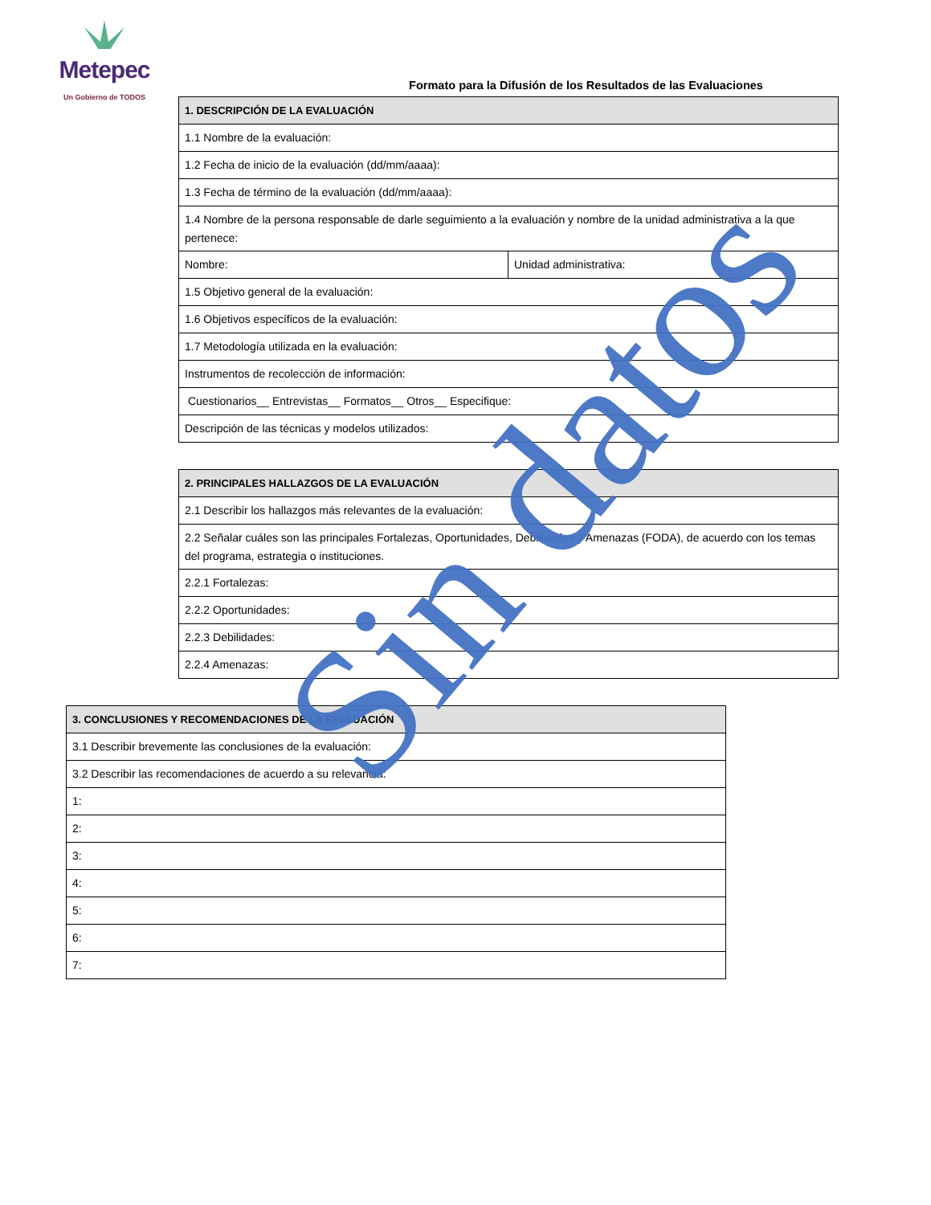Metepec
Un Gobierno de TODOS
Formato para la Difusión de los Resultados de las Evaluaciones
| 1. DESCRIPCIÓN DE LA EVALUACIÓN | |
| --- | --- |
| 1.1 Nombre de la evaluación: | |
| 1.2 Fecha de inicio de la evaluación (dd/mm/aaaa): | |
| 1.3 Fecha de término de la evaluación (dd/mm/aaaa): | |
| 1.4 Nombre de la persona responsable de darle seguimiento a la evaluación y nombre de la unidad administrativa a la que pertenece: | |
| Nombre: | Unidad administrativa: |
| 1.5 Objetivo general de la evaluación: | |
| 1.6 Objetivos específicos de la evaluación: | |
| 1.7 Metodología utilizada en la evaluación: | |
| Instrumentos de recolección de información: | |
| Cuestionarios__ Entrevistas__ Formatos__ Otros__ Especifique: | |
| Descripción de las técnicas y modelos utilizados: | |
| 2. PRINCIPALES HALLAZGOS DE LA EVALUACIÓN |
| --- |
| 2.1 Describir los hallazgos más relevantes de la evaluación: |
| 2.2 Señalar cuáles son las principales Fortalezas, Oportunidades, Debilidades y Amenazas (FODA), de acuerdo con los temas del programa, estrategia o instituciones. |
| 2.2.1 Fortalezas: |
| 2.2.2 Oportunidades: |
| 2.2.3 Debilidades: |
| 2.2.4 Amenazas: |
| 3. CONCLUSIONES Y RECOMENDACIONES DE LA EVALUACIÓN |
| --- |
| 3.1 Describir brevemente las conclusiones de la evaluación: |
| 3.2 Describir las recomendaciones de acuerdo a su relevancia: |
| 1: |
| 2: |
| 3: |
| 4: |
| 5: |
| 6: |
| 7: |
Sin datos